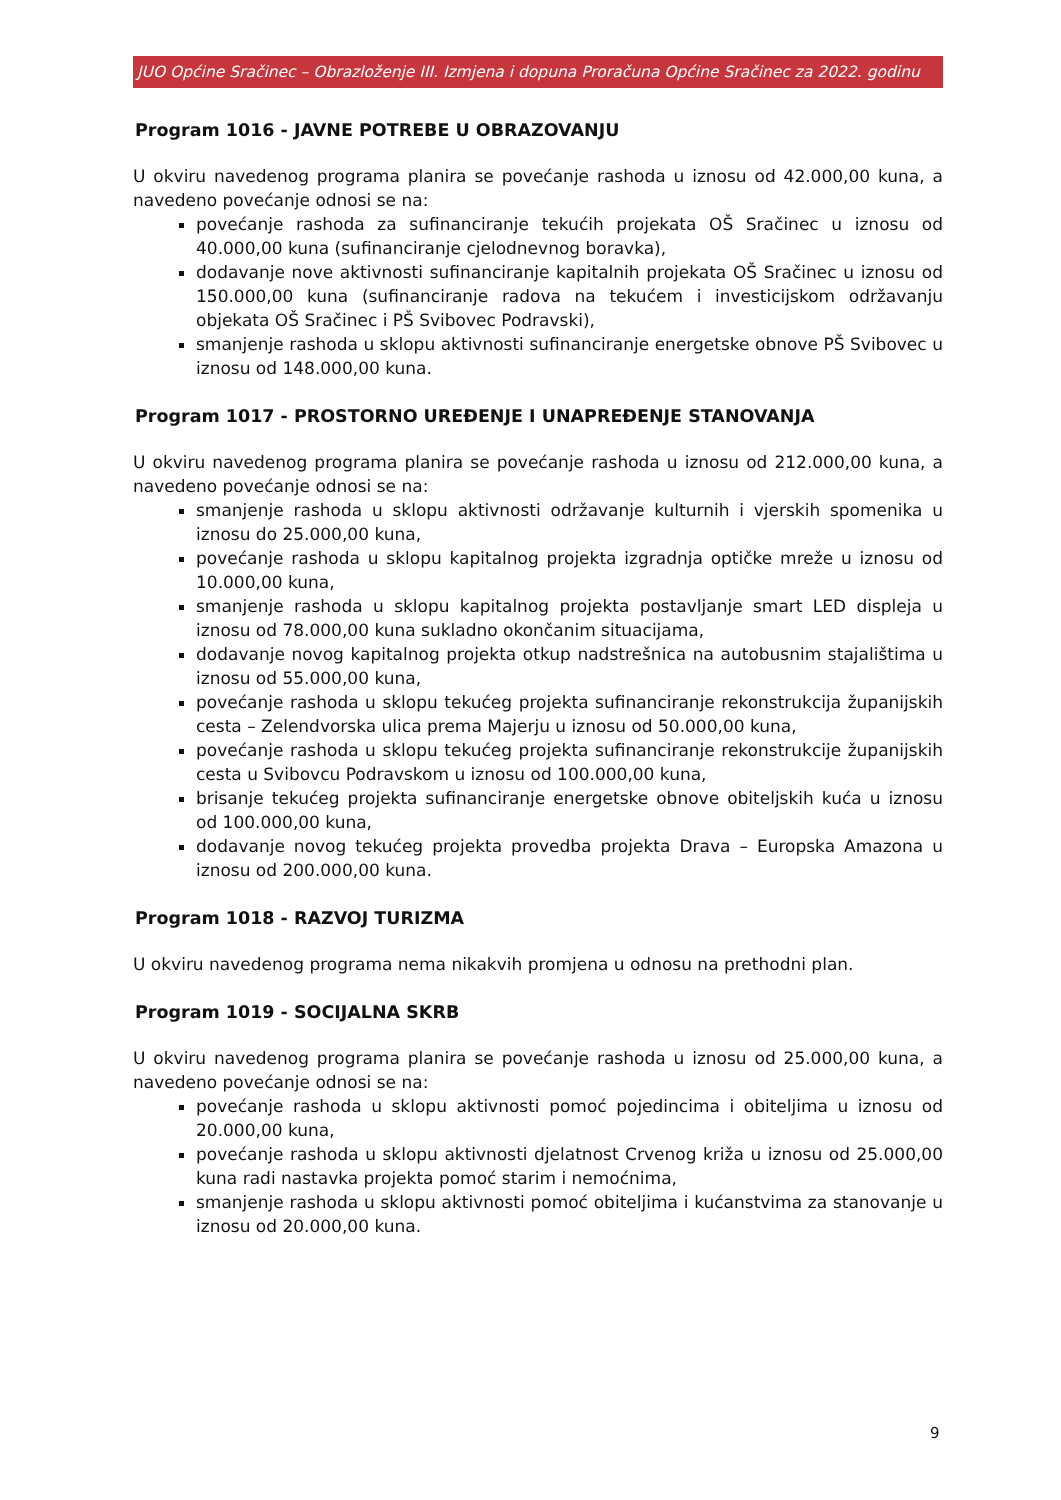JUO Općine Sračinec – Obrazloženje III. Izmjena i dopuna Proračuna Općine Sračinec za 2022. godinu
Program 1016 - JAVNE POTREBE U OBRAZOVANJU
U okviru navedenog programa planira se povećanje rashoda u iznosu od 42.000,00 kuna, a navedeno povećanje odnosi se na:
povećanje rashoda za sufinanciranje tekućih projekata OŠ Sračinec u iznosu od 40.000,00 kuna (sufinanciranje cjelodnevnog boravka),
dodavanje nove aktivnosti sufinanciranje kapitalnih projekata OŠ Sračinec u iznosu od 150.000,00 kuna (sufinanciranje radova na tekućem i investicijskom održavanju objekata OŠ Sračinec i PŠ Svibovec Podravski),
smanjenje rashoda u sklopu aktivnosti sufinanciranje energetske obnove PŠ Svibovec u iznosu od 148.000,00 kuna.
Program 1017 - PROSTORNO UREĐENJE I UNAPREĐENJE STANOVANJA
U okviru navedenog programa planira se povećanje rashoda u iznosu od 212.000,00 kuna, a navedeno povećanje odnosi se na:
smanjenje rashoda u sklopu aktivnosti održavanje kulturnih i vjerskih spomenika u iznosu do 25.000,00 kuna,
povećanje rashoda u sklopu kapitalnog projekta izgradnja optičke mreže u iznosu od 10.000,00 kuna,
smanjenje rashoda u sklopu kapitalnog projekta postavljanje smart LED displeja u iznosu od 78.000,00 kuna sukladno okončanim situacijama,
dodavanje novog kapitalnog projekta otkup nadstrešnica na autobusnim stajalištima u iznosu od 55.000,00 kuna,
povećanje rashoda u sklopu tekućeg projekta sufinanciranje rekonstrukcija županijskih cesta – Zelendvorska ulica prema Majerju u iznosu od 50.000,00 kuna,
povećanje rashoda u sklopu tekućeg projekta sufinanciranje rekonstrukcije županijskih cesta u Svibovcu Podravskom u iznosu od 100.000,00 kuna,
brisanje tekućeg projekta sufinanciranje energetske obnove obiteljskih kuća u iznosu od 100.000,00 kuna,
dodavanje novog tekućeg projekta provedba projekta Drava – Europska Amazona u iznosu od 200.000,00 kuna.
Program 1018 - RAZVOJ TURIZMA
U okviru navedenog programa nema nikakvih promjena u odnosu na prethodni plan.
Program 1019 - SOCIJALNA SKRB
U okviru navedenog programa planira se povećanje rashoda u iznosu od 25.000,00 kuna, a navedeno povećanje odnosi se na:
povećanje rashoda u sklopu aktivnosti pomoć pojedincima i obiteljima u iznosu od 20.000,00 kuna,
povećanje rashoda u sklopu aktivnosti djelatnost Crvenog križa u iznosu od 25.000,00 kuna radi nastavka projekta pomoć starim i nemoćnima,
smanjenje rashoda u sklopu aktivnosti pomoć obiteljima i kućanstvima za stanovanje u iznosu od 20.000,00 kuna.
9